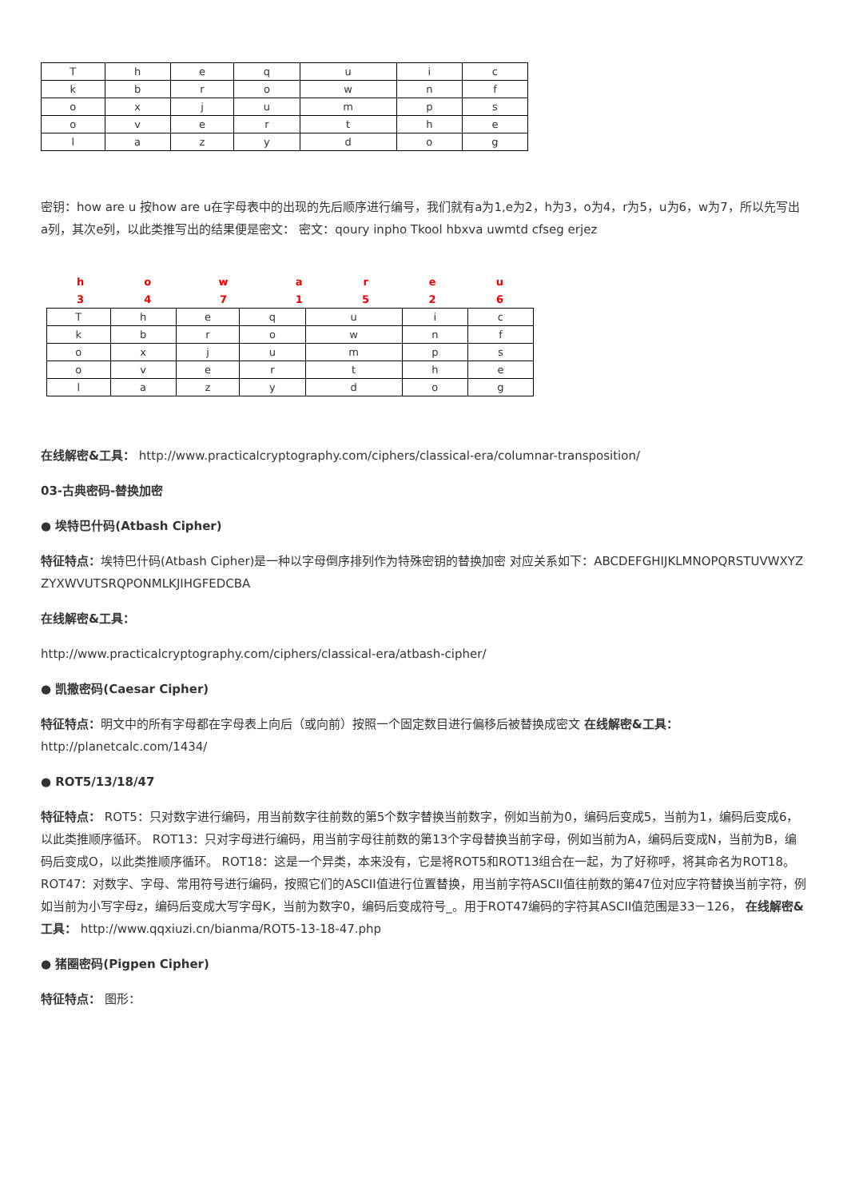| T | h | e | q | u | i | c |
| k | b | r | o | w | n | f |
| o | x | j | u | m | p | s |
| o | v | e | r | t | h | e |
| l | a | z | y | d | o | g |
密钥：how are u 按how are u在字母表中的出现的先后顺序进行编号，我们就有a为1,e为2，h为3，o为4，r为5，u为6，w为7，所以先写出a列，其次e列，以此类推写出的结果便是密文： 密文：qoury inpho Tkool hbxva uwmtd cfseg erjez
| h | o | w | a | r | e | u |
| 3 | 4 | 7 | 1 | 5 | 2 | 6 |
| T | h | e | q | u | i | c |
| k | b | r | o | w | n | f |
| o | x | j | u | m | p | s |
| o | v | e | r | t | h | e |
| l | a | z | y | d | o | g |
在线解密&工具： http://www.practicalcryptography.com/ciphers/classical-era/columnar-transposition/
03-古典密码-替换加密
● 埃特巴什码(Atbash Cipher)
特征特点：埃特巴什码(Atbash Cipher)是一种以字母倒序排列作为特殊密钥的替换加密 对应关系如下：ABCDEFGHIJKLMNOPQRSTUVWXYZ ZYXWVUTSRQPONMLKJIHGFEDCBA
在线解密&工具：
http://www.practicalcryptography.com/ciphers/classical-era/atbash-cipher/
● 凯撒密码(Caesar Cipher)
特征特点：明文中的所有字母都在字母表上向后（或向前）按照一个固定数目进行偏移后被替换成密文 在线解密&工具： http://planetcalc.com/1434/
● ROT5/13/18/47
特征特点： ROT5：只对数字进行编码，用当前数字往前数的第5个数字替换当前数字，例如当前为0，编码后变成5，当前为1，编码后变成6，以此类推顺序循环。 ROT13：只对字母进行编码，用当前字母往前数的第13个字母替换当前字母，例如当前为A，编码后变成N，当前为B，编码后变成O，以此类推顺序循环。 ROT18：这是一个异类，本来没有，它是将ROT5和ROT13组合在一起，为了好称呼，将其命名为ROT18。 ROT47：对数字、字母、常用符号进行编码，按照它们的ASCII值进行位置替换，用当前字符ASCII值往前数的第47位对应字符替换当前字符，例如当前为小写字母z，编码后变成大写字母K，当前为数字0，编码后变成符号_。用于ROT47编码的字符其ASCII值范围是33－126， 在线解密&工具： http://www.qqxiuzi.cn/bianma/ROT5-13-18-47.php
● 猪圈密码(Pigpen Cipher)
特征特点： 图形：